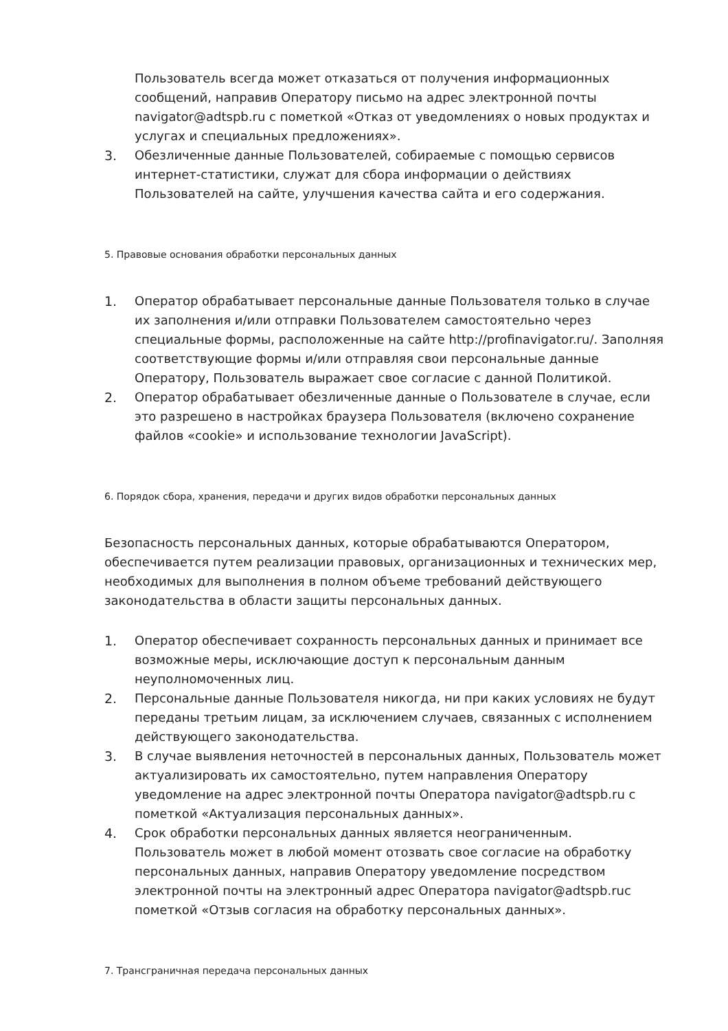Пользователь всегда может отказаться от получения информационных сообщений, направив Оператору письмо на адрес электронной почты navigator@adtspb.ru с пометкой «Отказ от уведомлениях о новых продуктах и услугах и специальных предложениях».
3. Обезличенные данные Пользователей, собираемые с помощью сервисов интернет-статистики, служат для сбора информации о действиях Пользователей на сайте, улучшения качества сайта и его содержания.
5. Правовые основания обработки персональных данных
1. Оператор обрабатывает персональные данные Пользователя только в случае их заполнения и/или отправки Пользователем самостоятельно через специальные формы, расположенные на сайте http://profinavigator.ru/. Заполняя соответствующие формы и/или отправляя свои персональные данные Оператору, Пользователь выражает свое согласие с данной Политикой.
2. Оператор обрабатывает обезличенные данные о Пользователе в случае, если это разрешено в настройках браузера Пользователя (включено сохранение файлов «cookie» и использование технологии JavaScript).
6. Порядок сбора, хранения, передачи и других видов обработки персональных данных
Безопасность персональных данных, которые обрабатываются Оператором, обеспечивается путем реализации правовых, организационных и технических мер, необходимых для выполнения в полном объеме требований действующего законодательства в области защиты персональных данных.
1. Оператор обеспечивает сохранность персональных данных и принимает все возможные меры, исключающие доступ к персональным данным неуполномоченных лиц.
2. Персональные данные Пользователя никогда, ни при каких условиях не будут переданы третьим лицам, за исключением случаев, связанных с исполнением действующего законодательства.
3. В случае выявления неточностей в персональных данных, Пользователь может актуализировать их самостоятельно, путем направления Оператору уведомление на адрес электронной почты Оператора navigator@adtspb.ru с пометкой «Актуализация персональных данных».
4. Срок обработки персональных данных является неограниченным. Пользователь может в любой момент отозвать свое согласие на обработку персональных данных, направив Оператору уведомление посредством электронной почты на электронный адрес Оператора navigator@adtspb.ruс пометкой «Отзыв согласия на обработку персональных данных».
7. Трансграничная передача персональных данных